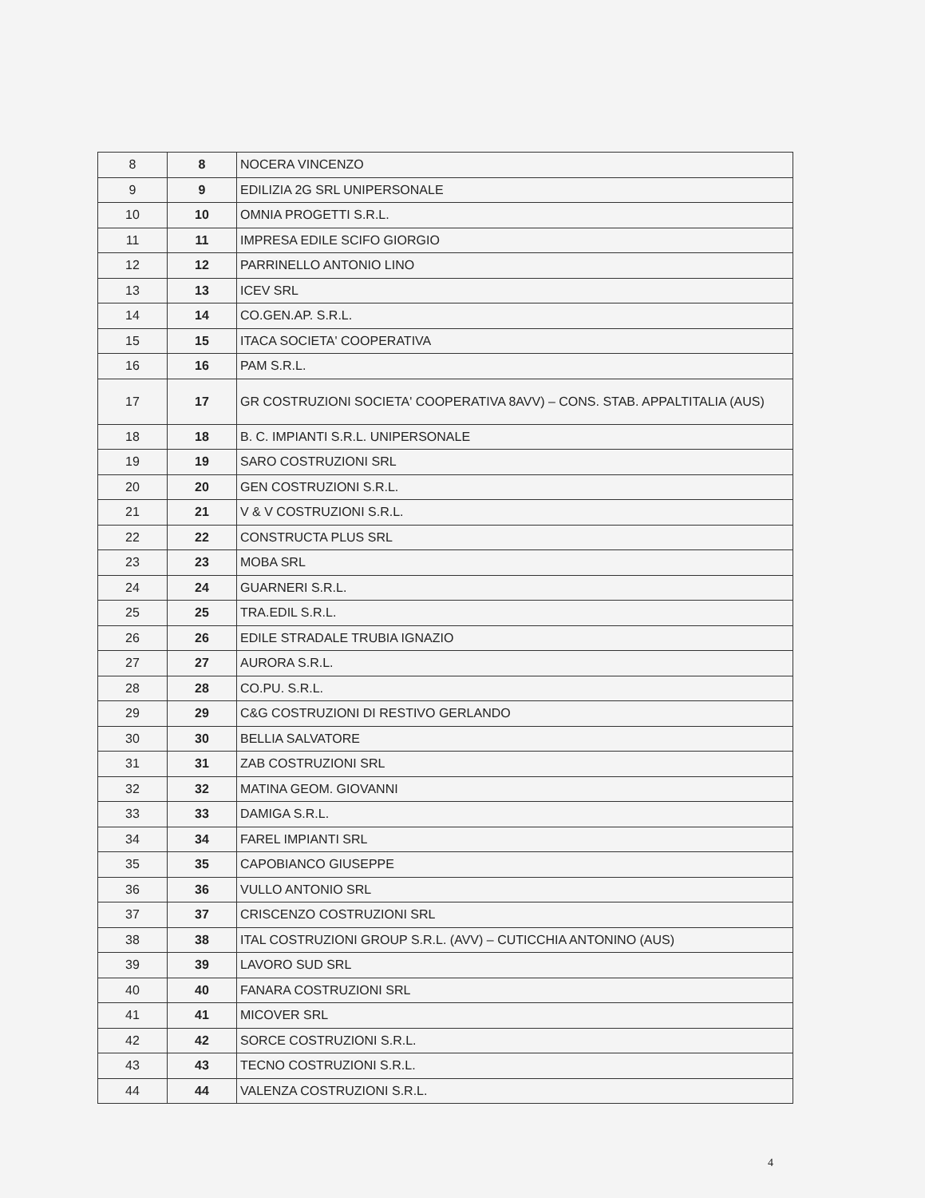| 8 | 8 | NOCERA VINCENZO |
| 9 | 9 | EDILIZIA 2G SRL UNIPERSONALE |
| 10 | 10 | OMNIA PROGETTI S.R.L. |
| 11 | 11 | IMPRESA EDILE SCIFO GIORGIO |
| 12 | 12 | PARRINELLO ANTONIO LINO |
| 13 | 13 | ICEV SRL |
| 14 | 14 | CO.GEN.AP. S.R.L. |
| 15 | 15 | ITACA SOCIETA' COOPERATIVA |
| 16 | 16 | PAM S.R.L. |
| 17 | 17 | GR COSTRUZIONI SOCIETA' COOPERATIVA 8AVV) – CONS. STAB. APPALTITALIA (AUS) |
| 18 | 18 | B. C. IMPIANTI S.R.L. UNIPERSONALE |
| 19 | 19 | SARO COSTRUZIONI SRL |
| 20 | 20 | GEN COSTRUZIONI S.R.L. |
| 21 | 21 | V & V COSTRUZIONI S.R.L. |
| 22 | 22 | CONSTRUCTA PLUS SRL |
| 23 | 23 | MOBA SRL |
| 24 | 24 | GUARNERI S.R.L. |
| 25 | 25 | TRA.EDIL S.R.L. |
| 26 | 26 | EDILE STRADALE TRUBIA IGNAZIO |
| 27 | 27 | AURORA S.R.L. |
| 28 | 28 | CO.PU. S.R.L. |
| 29 | 29 | C&G COSTRUZIONI DI RESTIVO GERLANDO |
| 30 | 30 | BELLIA SALVATORE |
| 31 | 31 | ZAB COSTRUZIONI SRL |
| 32 | 32 | MATINA GEOM. GIOVANNI |
| 33 | 33 | DAMIGA S.R.L. |
| 34 | 34 | FAREL IMPIANTI SRL |
| 35 | 35 | CAPOBIANCO GIUSEPPE |
| 36 | 36 | VULLO ANTONIO SRL |
| 37 | 37 | CRISCENZO COSTRUZIONI SRL |
| 38 | 38 | ITAL COSTRUZIONI GROUP S.R.L. (AVV) – CUTICCHIA ANTONINO (AUS) |
| 39 | 39 | LAVORO SUD SRL |
| 40 | 40 | FANARA COSTRUZIONI SRL |
| 41 | 41 | MICOVER SRL |
| 42 | 42 | SORCE COSTRUZIONI S.R.L. |
| 43 | 43 | TECNO COSTRUZIONI S.R.L. |
| 44 | 44 | VALENZA COSTRUZIONI S.R.L. |
4